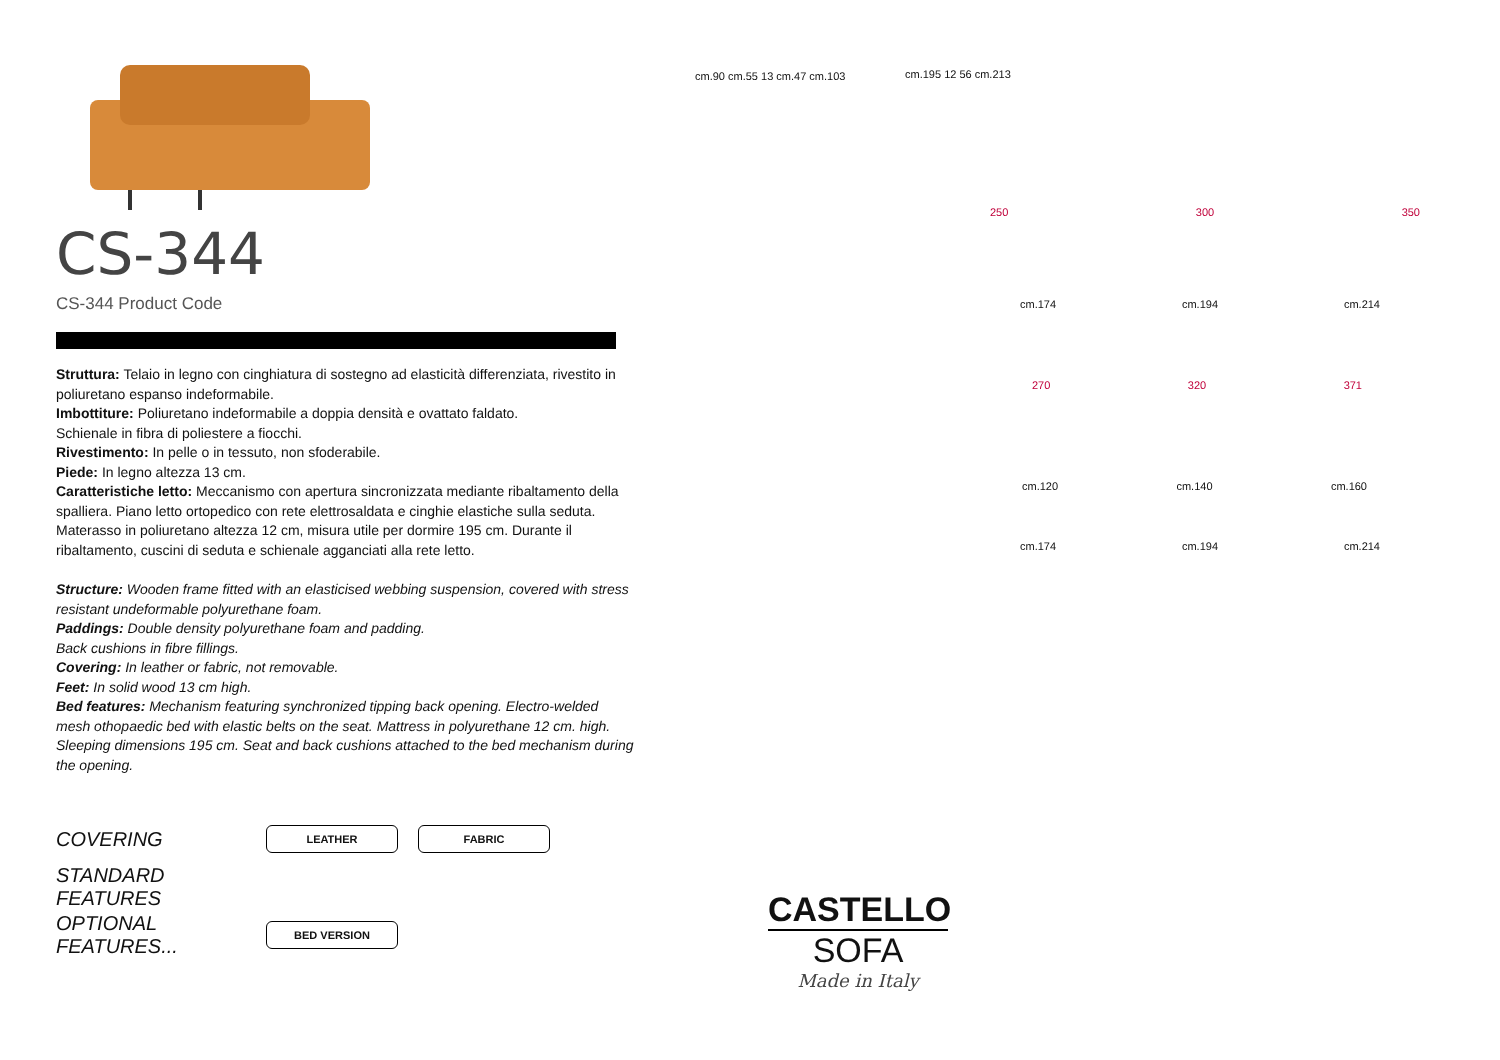CS-344
CS-344 Product Code
Struttura: Telaio in legno con cinghiatura di sostegno ad elasticità differenziata, rivestito in poliuretano espanso indeformabile.
Imbottiture: Poliuretano indeformabile a doppia densità e ovattato faldato.
Schienale in fibra di poliestere a fiocchi.
Rivestimento: In pelle o in tessuto, non sfoderabile.
Piede: In legno altezza 13 cm.
Caratteristiche letto: Meccanismo con apertura sincronizzata mediante ribaltamento della spalliera. Piano letto ortopedico con rete elettrosaldata e cinghie elastiche sulla seduta. Materasso in poliuretano altezza 12 cm, misura utile per dormire 195 cm. Durante il ribaltamento, cuscini di seduta e schienale agganciati alla rete letto.
Structure: Wooden frame fitted with an elasticised webbing suspension, covered with stress resistant undeformable polyurethane foam.
Paddings: Double density polyurethane foam and padding.
Back cushions in fibre fillings.
Covering: In leather or fabric, not removable.
Feet: In solid wood 13 cm high.
Bed features: Mechanism featuring synchronized tipping back opening. Electro-welded mesh othopaedic bed with elastic belts on the seat. Mattress in polyurethane 12 cm. high. Sleeping dimensions 195 cm. Seat and back cushions attached to the bed mechanism during the opening.
COVERING
LEATHER FABRIC
STANDARD FEATURES
OPTIONAL FEATURES...
BED VERSION
cm.90 cm.55 13 cm.47 cm.103 cm.195 12 56 cm.213
250 300 350
cm.174 cm.194 cm.214
270 320 371
cm.120 cm.140 cm.160
cm.174 cm.194 cm.214
CASTELLO
SOFA
Made in Italy